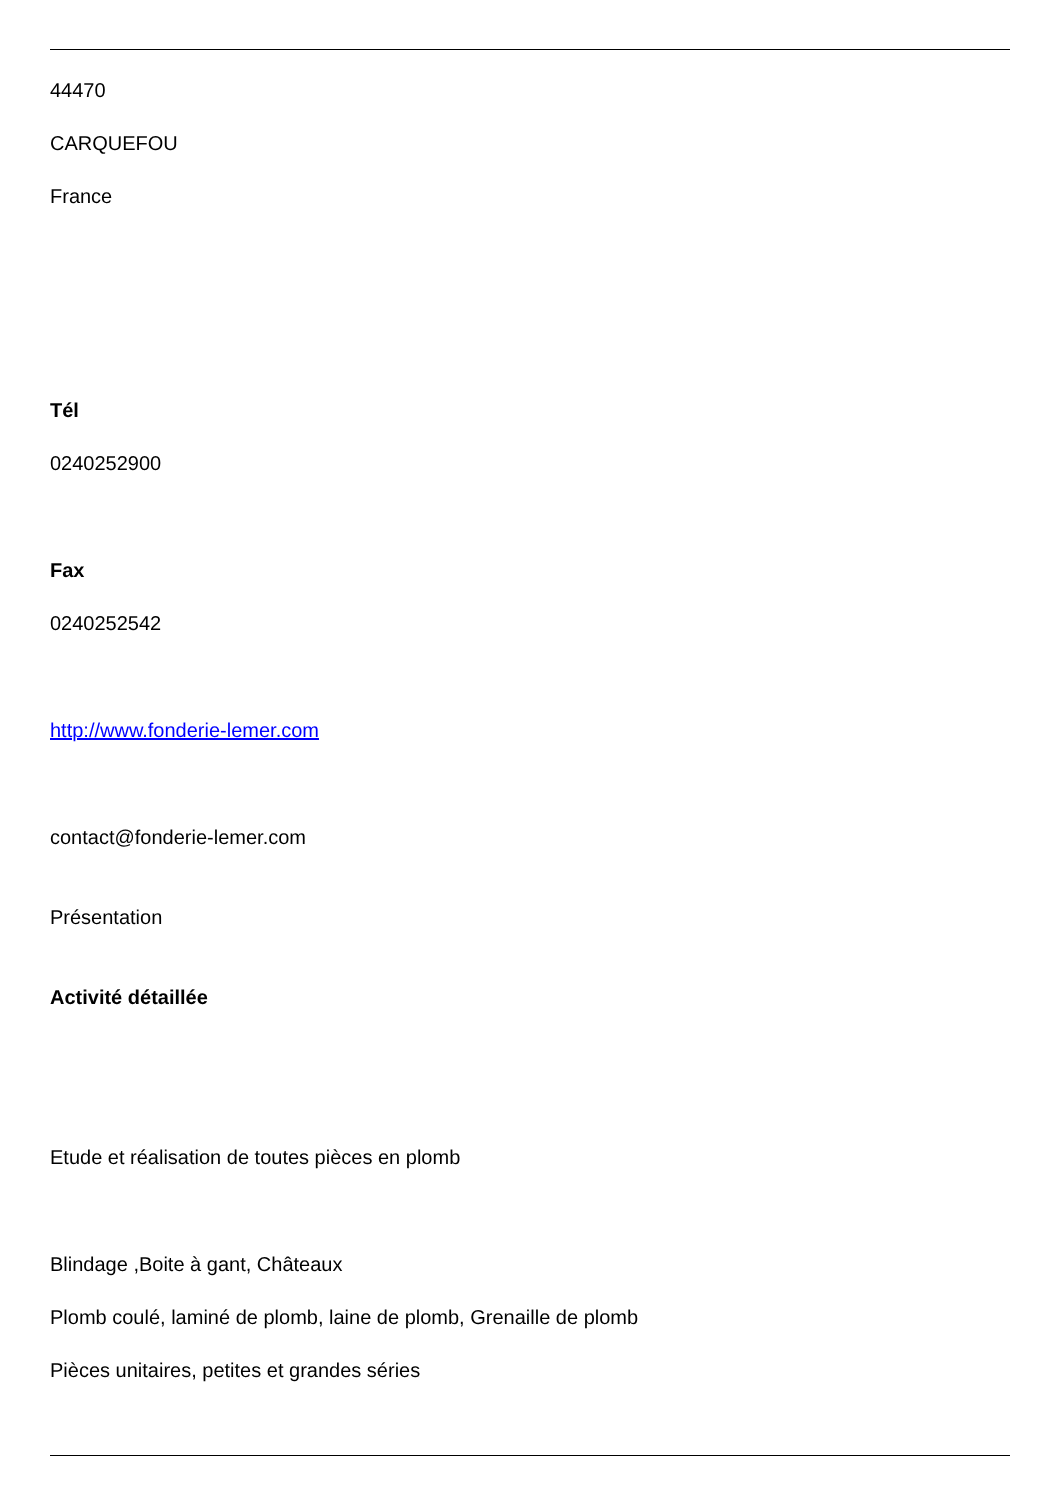44470
CARQUEFOU
France
Tél
0240252900
Fax
0240252542
http://www.fonderie-lemer.com
contact@fonderie-lemer.com
Présentation
Activité détaillée
Etude et réalisation de toutes pièces en plomb
Blindage ,Boite à gant, Châteaux
Plomb coulé, laminé de plomb, laine de plomb, Grenaille de plomb
Pièces unitaires, petites et grandes séries